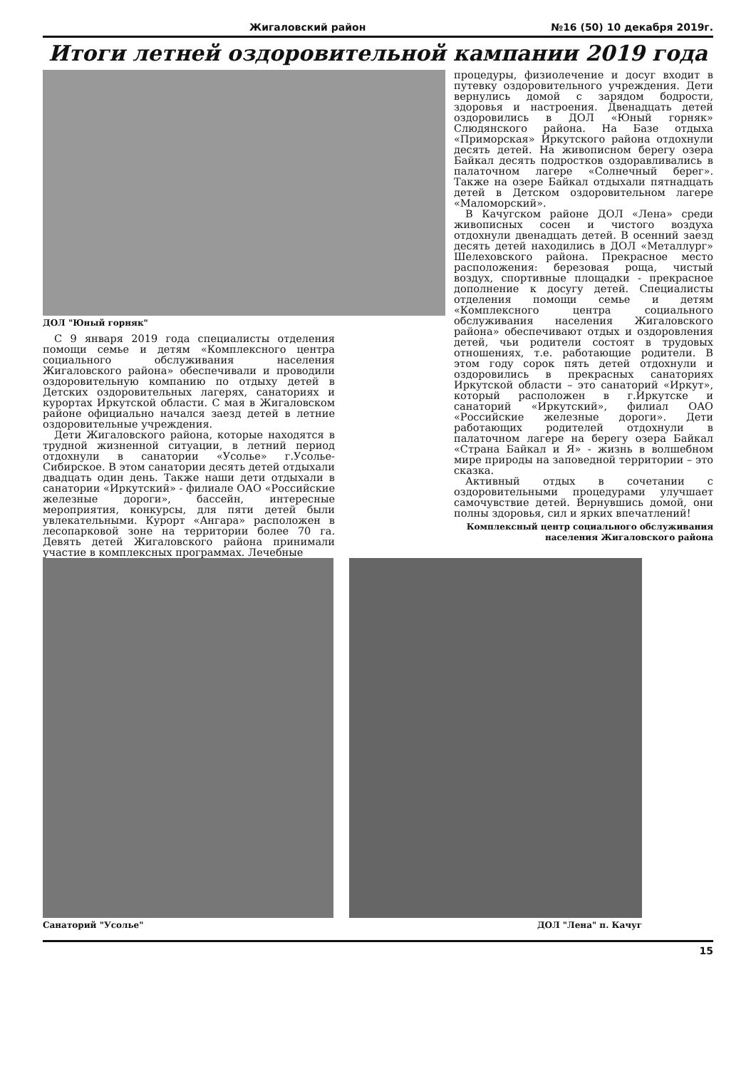Жигаловский район №16 (50) 10 декабря 2019г.
Итоги летней оздоровительной кампании 2019 года
ДОЛ "Юный горняк"
С 9 января 2019 года специалисты отделения помощи семье и детям «Комплексного центра социального обслуживания населения Жигаловского района» обеспечивали и проводили оздоровительную компанию по отдыху детей в Детских оздоровительных лагерях, санаториях и курортах Иркутской области. С мая в Жигаловском районе официально начался заезд детей в летние оздоровительные учреждения.
Дети Жигаловского района, которые находятся в трудной жизненной ситуации, в летний период отдохнули в санатории «Усолье» г.Усолье-Сибирское. В этом санатории десять детей отдыхали двадцать один день. Также наши дети отдыхали в санатории «Иркутский» - филиале ОАО «Российские железные дороги», бассейн, интересные мероприятия, конкурсы, для пяти детей были увлекательными. Курорт «Ангара» расположен в лесопарковой зоне на территории более 70 га. Девять детей Жигаловского района принимали участие в комплексных программах. Лечебные
процедуры, физиолечение и досуг входит в путевку оздоровительного учреждения. Дети вернулись домой с зарядом бодрости, здоровья и настроения. Двенадцать детей оздоровились в ДОЛ «Юный горняк» Слюдянского района. На Базе отдыха «Приморская» Иркутского района отдохнули десять детей. На живописном берегу озера Байкал десять подростков оздоравливались в палаточном лагере «Солнечный берег». Также на озере Байкал отдыхали пятнадцать детей в Детском оздоровительном лагере «Маломорский».
В Качугском районе ДОЛ «Лена» среди живописных сосен и чистого воздуха отдохнули двенадцать детей. В осенний заезд десять детей находились в ДОЛ «Металлург» Шелеховского района. Прекрасное место расположения: березовая роща, чистый воздух, спортивные площадки - прекрасное дополнение к досугу детей. Специалисты отделения помощи семье и детям «Комплексного центра социального обслуживания населения Жигаловского района» обеспечивают отдых и оздоровления детей, чьи родители состоят в трудовых отношениях, т.е. работающие родители. В этом году сорок пять детей отдохнули и оздоровились в прекрасных санаториях Иркутской области – это санаторий «Иркут», который расположен в г.Иркутске и санаторий «Иркутский», филиал ОАО «Российские железные дороги». Дети работающих родителей отдохнули в палаточном лагере на берегу озера Байкал «Страна Байкал и Я» - жизнь в волшебном мире природы на заповедной территории – это сказка.
Активный отдых в сочетании с оздоровительными процедурами улучшает самочувствие детей. Вернувшись домой, они полны здоровья, сил и ярких впечатлений!
Комплексный центр социального обслуживания
населения Жигаловского района
Санаторий "Усолье" ДОЛ "Лена" п. Качуг
15